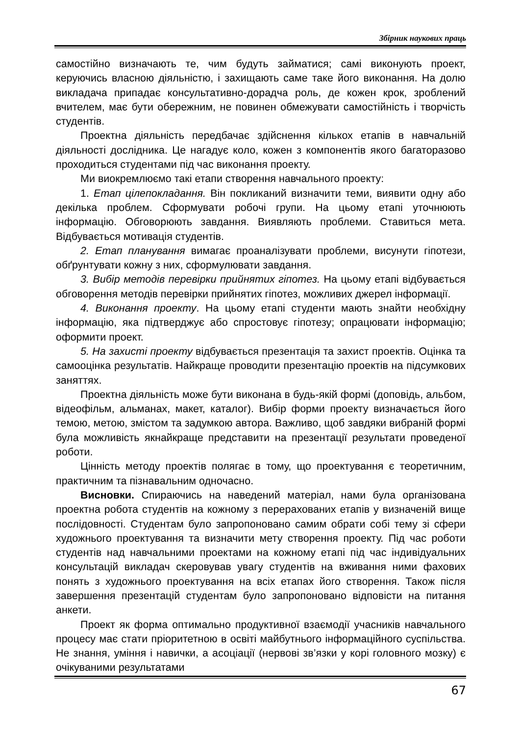Збірник наукових праць
самостійно визначають те, чим будуть займатися; самі виконують проект, керуючись власною діяльністю, і захищають саме таке його виконання. На долю викладача припадає консультативно-дорадча роль, де кожен крок, зроблений вчителем, має бути обережним, не повинен обмежувати самостійність і творчість студентів.
Проектна діяльність передбачає здійснення кількох етапів в навчальній діяльності дослідника. Це нагадує коло, кожен з компонентів якого багаторазово проходиться студентами під час виконання проекту.
Ми виокремлюємо такі етапи створення навчального проекту:
1. Етап цілепокладання. Він покликаний визначити теми, виявити одну або декілька проблем. Сформувати робочі групи. На цьому етапі уточнюють інформацію. Обговорюють завдання. Виявляють проблеми. Ставиться мета. Відбувається мотивація студентів.
2. Етап планування вимагає проаналізувати проблеми, висунути гіпотези, обґрунтувати кожну з них, сформулювати завдання.
3. Вибір методів перевірки прийнятих гіпотез. На цьому етапі відбувається обговорення методів перевірки прийнятих гіпотез, можливих джерел інформації.
4. Виконання проекту. На цьому етапі студенти мають знайти необхідну інформацію, яка підтверджує або спростовує гіпотезу; опрацювати інформацію; оформити проект.
5. На захисті проекту відбувається презентація та захист проектів. Оцінка та самооцінка результатів. Найкраще проводити презентацію проектів на підсумкових заняттях.
Проектна діяльність може бути виконана в будь-якій формі (доповідь, альбом, відеофільм, альманах, макет, каталог). Вибір форми проекту визначається його темою, метою, змістом та задумкою автора. Важливо, щоб завдяки вибраній формі була можливість якнайкраще представити на презентації результати проведеної роботи.
Цінність методу проектів полягає в тому, що проектування є теоретичним, практичним та пізнавальним одночасно.
Висновки. Спираючись на наведений матеріал, нами була організована проектна робота студентів на кожному з перерахованих етапів у визначеній вище послідовності. Студентам було запропоновано самим обрати собі тему зі сфери художнього проектування та визначити мету створення проекту. Під час роботи студентів над навчальними проектами на кожному етапі під час індивідуальних консультацій викладач скеровував увагу студентів на вживання ними фахових понять з художнього проектування на всіх етапах його створення. Також після завершення презентацій студентам було запропоновано відповісти на питання анкети.
Проект як форма оптимально продуктивної взаємодії учасників навчального процесу має стати пріоритетною в освіті майбутнього інформаційного суспільства. Не знання, уміння і навички, а асоціації (нервові зв’язки у корі головного мозку) є очікуваними результатами
67